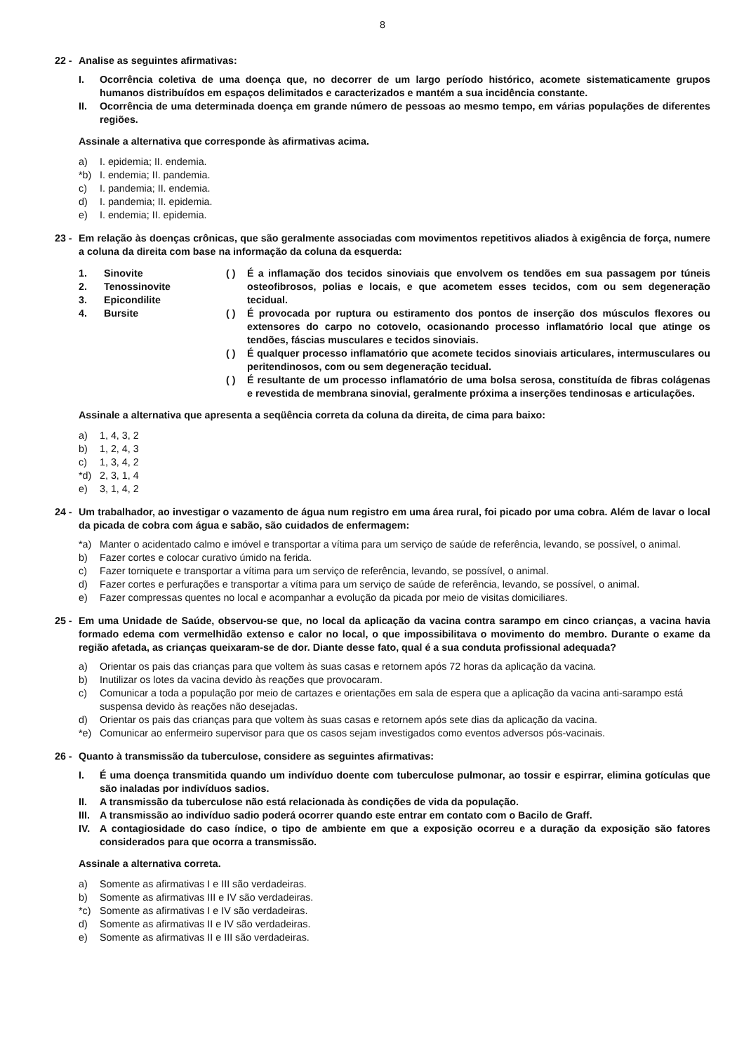8
22 - Analise as seguintes afirmativas:
I. Ocorrência coletiva de uma doença que, no decorrer de um largo período histórico, acomete sistematicamente grupos humanos distribuídos em espaços delimitados e caracterizados e mantém a sua incidência constante.
II. Ocorrência de uma determinada doença em grande número de pessoas ao mesmo tempo, em várias populações de diferentes regiões.
Assinale a alternativa que corresponde às afirmativas acima.
a) I. epidemia; II. endemia.
*b) I. endemia; II. pandemia.
c) I. pandemia; II. endemia.
d) I. pandemia; II. epidemia.
e) I. endemia; II. epidemia.
23 - Em relação às doenças crônicas, que são geralmente associadas com movimentos repetitivos aliados à exigência de força, numere a coluna da direita com base na informação da coluna da esquerda:
1. Sinovite
2. Tenossinovite
3. Epicondilite
4. Bursite
( ) É a inflamação dos tecidos sinoviais que envolvem os tendões em sua passagem por túneis osteofibrosos, polias e locais, e que acometem esses tecidos, com ou sem degeneração tecidual.
( ) É provocada por ruptura ou estiramento dos pontos de inserção dos músculos flexores ou extensores do carpo no cotovelo, ocasionando processo inflamatório local que atinge os tendões, fáscias musculares e tecidos sinoviais.
( ) É qualquer processo inflamatório que acomete tecidos sinoviais articulares, intermusculares ou peritendinosos, com ou sem degeneração tecidual.
( ) É resultante de um processo inflamatório de uma bolsa serosa, constituída de fibras colágenas e revestida de membrana sinovial, geralmente próxima a inserções tendinosas e articulações.
Assinale a alternativa que apresenta a seqüência correta da coluna da direita, de cima para baixo:
a) 1, 4, 3, 2
b) 1, 2, 4, 3
c) 1, 3, 4, 2
*d) 2, 3, 1, 4
e) 3, 1, 4, 2
24 - Um trabalhador, ao investigar o vazamento de água num registro em uma área rural, foi picado por uma cobra. Além de lavar o local da picada de cobra com água e sabão, são cuidados de enfermagem:
*a) Manter o acidentado calmo e imóvel e transportar a vítima para um serviço de saúde de referência, levando, se possível, o animal.
b) Fazer cortes e colocar curativo úmido na ferida.
c) Fazer torniquete e transportar a vítima para um serviço de referência, levando, se possível, o animal.
d) Fazer cortes e perfurações e transportar a vítima para um serviço de saúde de referência, levando, se possível, o animal.
e) Fazer compressas quentes no local e acompanhar a evolução da picada por meio de visitas domiciliares.
25 - Em uma Unidade de Saúde, observou-se que, no local da aplicação da vacina contra sarampo em cinco crianças, a vacina havia formado edema com vermelhidão extenso e calor no local, o que impossibilitava o movimento do membro. Durante o exame da região afetada, as crianças queixaram-se de dor. Diante desse fato, qual é a sua conduta profissional adequada?
a) Orientar os pais das crianças para que voltem às suas casas e retornem após 72 horas da aplicação da vacina.
b) Inutilizar os lotes da vacina devido às reações que provocaram.
c) Comunicar a toda a população por meio de cartazes e orientações em sala de espera que a aplicação da vacina anti-sarampo está suspensa devido às reações não desejadas.
d) Orientar os pais das crianças para que voltem às suas casas e retornem após sete dias da aplicação da vacina.
*e) Comunicar ao enfermeiro supervisor para que os casos sejam investigados como eventos adversos pós-vacinais.
26 - Quanto à transmissão da tuberculose, considere as seguintes afirmativas:
I. É uma doença transmitida quando um indivíduo doente com tuberculose pulmonar, ao tossir e espirrar, elimina gotículas que são inaladas por indivíduos sadios.
II. A transmissão da tuberculose não está relacionada às condições de vida da população.
III. A transmissão ao indivíduo sadio poderá ocorrer quando este entrar em contato com o Bacilo de Graff.
IV. A contagiosidade do caso índice, o tipo de ambiente em que a exposição ocorreu e a duração da exposição são fatores considerados para que ocorra a transmissão.
Assinale a alternativa correta.
a) Somente as afirmativas I e III são verdadeiras.
b) Somente as afirmativas III e IV são verdadeiras.
*c) Somente as afirmativas I e IV são verdadeiras.
d) Somente as afirmativas II e IV são verdadeiras.
e) Somente as afirmativas II e III são verdadeiras.